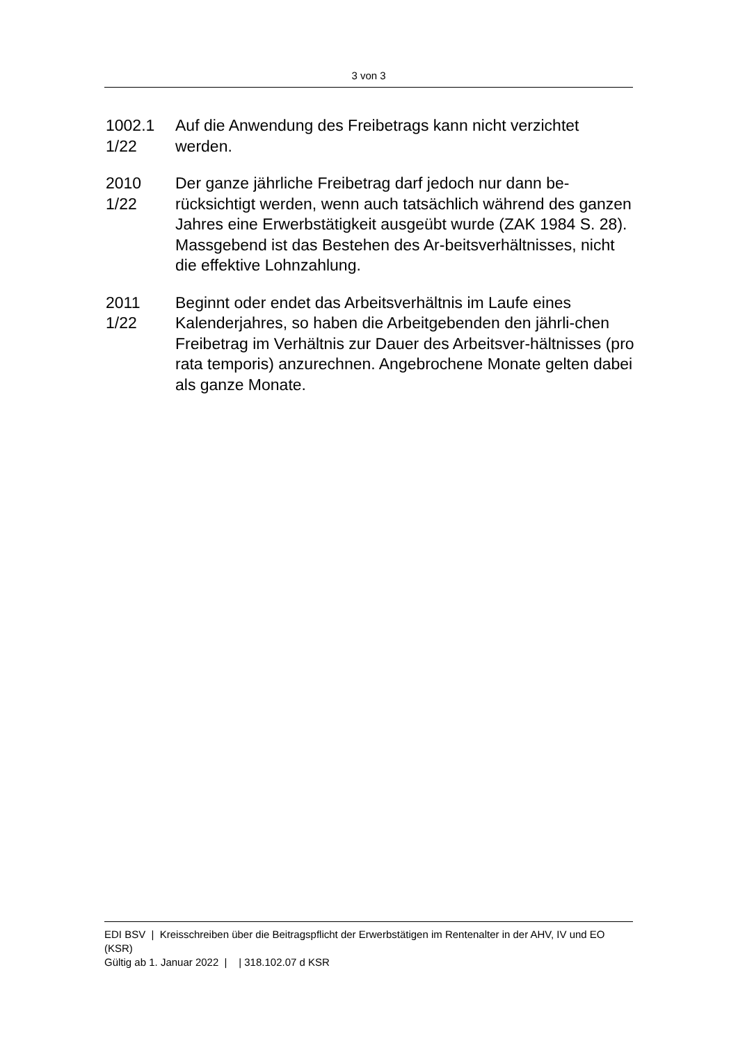3 von 3
1002.1
1/22
Auf die Anwendung des Freibetrags kann nicht verzichtet werden.
2010
1/22
Der ganze jährliche Freibetrag darf jedoch nur dann be-rücksichtigt werden, wenn auch tatsächlich während des ganzen Jahres eine Erwerbstätigkeit ausgeübt wurde (ZAK 1984 S. 28). Massgebend ist das Bestehen des Ar-beitsverhältnisses, nicht die effektive Lohnzahlung.
2011
1/22
Beginnt oder endet das Arbeitsverhältnis im Laufe eines Kalenderjahres, so haben die Arbeitgebenden den jährli-chen Freibetrag im Verhältnis zur Dauer des Arbeitsver-hältnisses (pro rata temporis) anzurechnen. Angebrochene Monate gelten dabei als ganze Monate.
EDI BSV | Kreisschreiben über die Beitragspflicht der Erwerbstätigen im Rentenalter in der AHV, IV und EO (KSR)
Gültig ab 1. Januar 2022 | | 318.102.07 d KSR